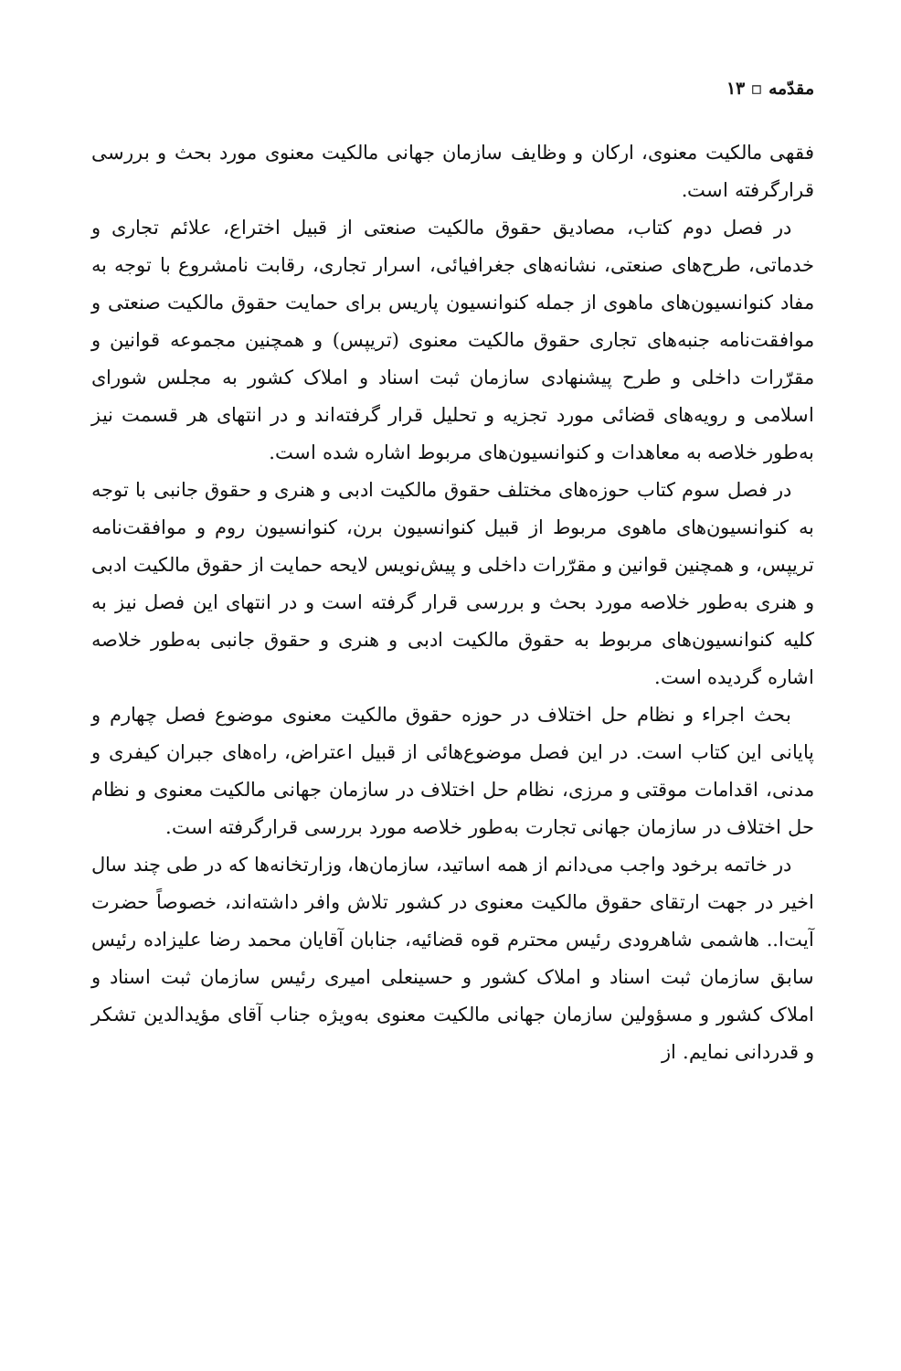مقدّمه ▫ ۱۳
فقهی مالکیت معنوی، ارکان و وظایف سازمان جهانی مالکیت معنوی مورد بحث و بررسی قرارگرفته است.
در فصل دوم کتاب، مصادیق حقوق مالکیت صنعتی از قبیل اختراع، علائم تجاری و خدماتی، طرح‌های صنعتی، نشانه‌های جغرافیائی، اسرار تجاری، رقابت نامشروع با توجه به مفاد کنوانسیون‌های ماهوی از جمله کنوانسیون پاریس برای حمایت حقوق مالکیت صنعتی و موافقت‌نامه جنبه‌های تجاری حقوق مالکیت معنوی (تریپس) و همچنین مجموعه قوانین و مقرّرات داخلی و طرح پیشنهادی سازمان ثبت اسناد و املاک کشور به مجلس شورای اسلامی و رویه‌های قضائی مورد تجزیه و تحلیل قرار گرفته‌اند و در انتهای هر قسمت نیز به‌طور خلاصه به معاهدات و کنوانسیون‌های مربوط اشاره شده است.
در فصل سوم کتاب حوزه‌های مختلف حقوق مالکیت ادبی و هنری و حقوق جانبی با توجه به کنوانسیون‌های ماهوی مربوط از قبیل کنوانسیون برن، کنوانسیون روم و موافقت‌نامه تریپس، و همچنین قوانین و مقرّرات داخلی و پیش‌نویس لایحه حمایت از حقوق مالکیت ادبی و هنری به‌طور خلاصه مورد بحث و بررسی قرار گرفته است و در انتهای این فصل نیز به کلیه کنوانسیون‌های مربوط به حقوق مالکیت ادبی و هنری و حقوق جانبی به‌طور خلاصه اشاره گردیده است.
بحث اجراء و نظام حل اختلاف در حوزه حقوق مالکیت معنوی موضوع فصل چهارم و پایانی این کتاب است. در این فصل موضوع‌هائی از قبیل اعتراض، راه‌های جبران کیفری و مدنی، اقدامات موقتی و مرزی، نظام حل اختلاف در سازمان جهانی مالکیت معنوی و نظام حل اختلاف در سازمان جهانی تجارت به‌طور خلاصه مورد بررسی قرارگرفته است.
در خاتمه برخود واجب می‌دانم از همه اساتید، سازمان‌ها، وزارتخانه‌ها که در طی چند سال اخیر در جهت ارتقای حقوق مالکیت معنوی در کشور تلاش وافر داشته‌اند، خصوصاً حضرت آیت‌ا.. هاشمی شاهرودی رئیس محترم قوه قضائیه، جنابان آقایان محمد رضا علیزاده رئیس سابق سازمان ثبت اسناد و املاک کشور و حسینعلی امیری رئیس سازمان ثبت اسناد و املاک کشور و مسؤولین سازمان جهانی مالکیت معنوی به‌ویژه جناب آقای مؤیدالدین تشکر و قدردانی نمایم. از